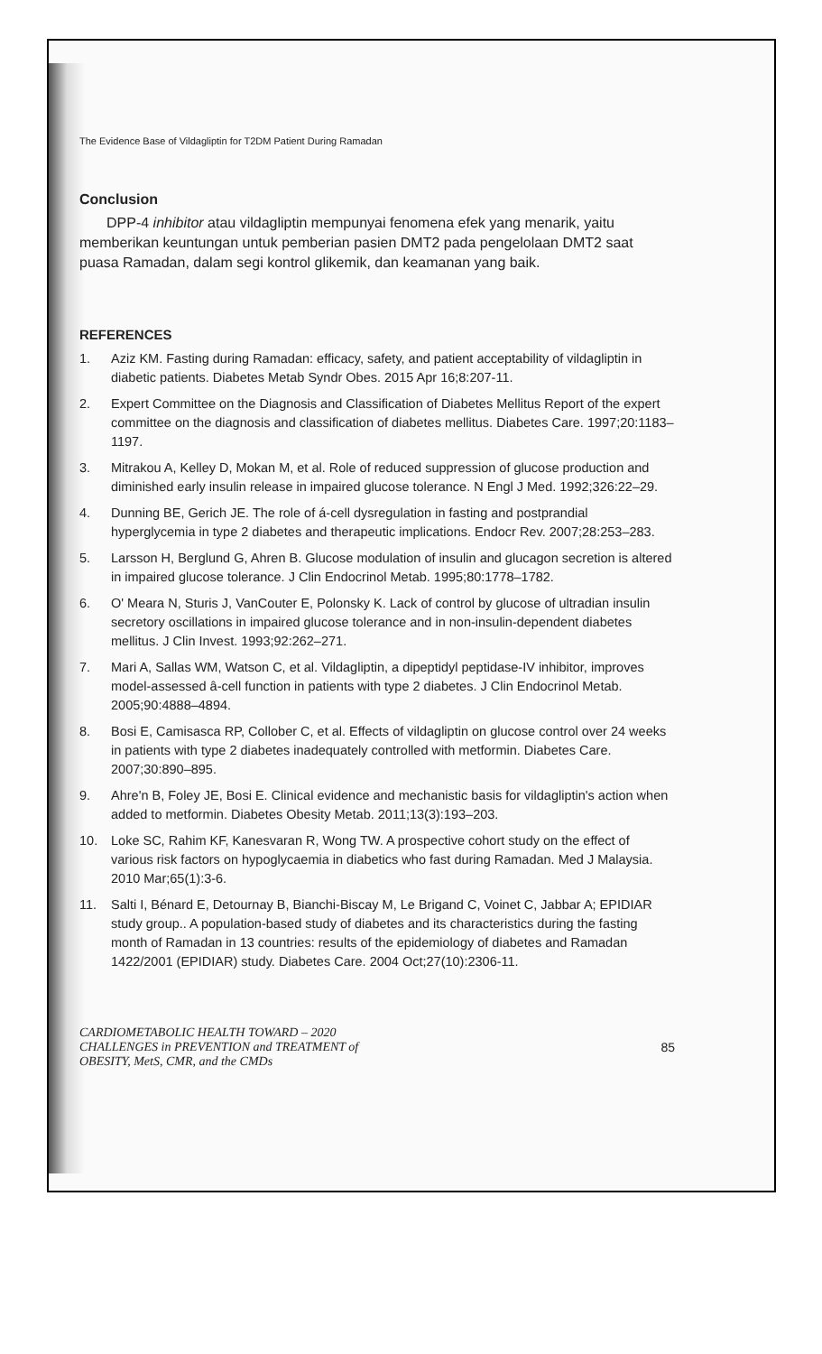The Evidence Base of Vildagliptin for T2DM Patient During Ramadan
Conclusion
DPP-4 inhibitor atau vildagliptin mempunyai fenomena efek yang menarik, yaitu memberikan keuntungan untuk pemberian pasien DMT2 pada pengelolaan DMT2 saat puasa Ramadan, dalam segi kontrol glikemik, dan keamanan yang baik.
REFERENCES
1. Aziz KM. Fasting during Ramadan: efficacy, safety, and patient acceptability of vildagliptin in diabetic patients. Diabetes Metab Syndr Obes. 2015 Apr 16;8:207-11.
2. Expert Committee on the Diagnosis and Classification of Diabetes Mellitus Report of the expert committee on the diagnosis and classification of diabetes mellitus. Diabetes Care. 1997;20:1183–1197.
3. Mitrakou A, Kelley D, Mokan M, et al. Role of reduced suppression of glucose production and diminished early insulin release in impaired glucose tolerance. N Engl J Med. 1992;326:22–29.
4. Dunning BE, Gerich JE. The role of á-cell dysregulation in fasting and postprandial hyperglycemia in type 2 diabetes and therapeutic implications. Endocr Rev. 2007;28:253–283.
5. Larsson H, Berglund G, Ahren B. Glucose modulation of insulin and glucagon secretion is altered in impaired glucose tolerance. J Clin Endocrinol Metab. 1995;80:1778–1782.
6. O' Meara N, Sturis J, VanCouter E, Polonsky K. Lack of control by glucose of ultradian insulin secretory oscillations in impaired glucose tolerance and in non-insulin-dependent diabetes mellitus. J Clin Invest. 1993;92:262–271.
7. Mari A, Sallas WM, Watson C, et al. Vildagliptin, a dipeptidyl peptidase-IV inhibitor, improves model-assessed â-cell function in patients with type 2 diabetes. J Clin Endocrinol Metab. 2005;90:4888–4894.
8. Bosi E, Camisasca RP, Collober C, et al. Effects of vildagliptin on glucose control over 24 weeks in patients with type 2 diabetes inadequately controlled with metformin. Diabetes Care. 2007;30:890–895.
9. Ahre'n B, Foley JE, Bosi E. Clinical evidence and mechanistic basis for vildagliptin's action when added to metformin. Diabetes Obesity Metab. 2011;13(3):193–203.
10. Loke SC, Rahim KF, Kanesvaran R, Wong TW. A prospective cohort study on the effect of various risk factors on hypoglycaemia in diabetics who fast during Ramadan. Med J Malaysia. 2010 Mar;65(1):3-6.
11. Salti I, Bénard E, Detournay B, Bianchi-Biscay M, Le Brigand C, Voinet C, Jabbar A; EPIDIAR study group.. A population-based study of diabetes and its characteristics during the fasting month of Ramadan in 13 countries: results of the epidemiology of diabetes and Ramadan 1422/2001 (EPIDIAR) study. Diabetes Care. 2004 Oct;27(10):2306-11.
CARDIOMETABOLIC HEALTH TOWARD – 2020
CHALLENGES in PREVENTION and TREATMENT of
OBESITY, MetS, CMR, and the CMDs
85